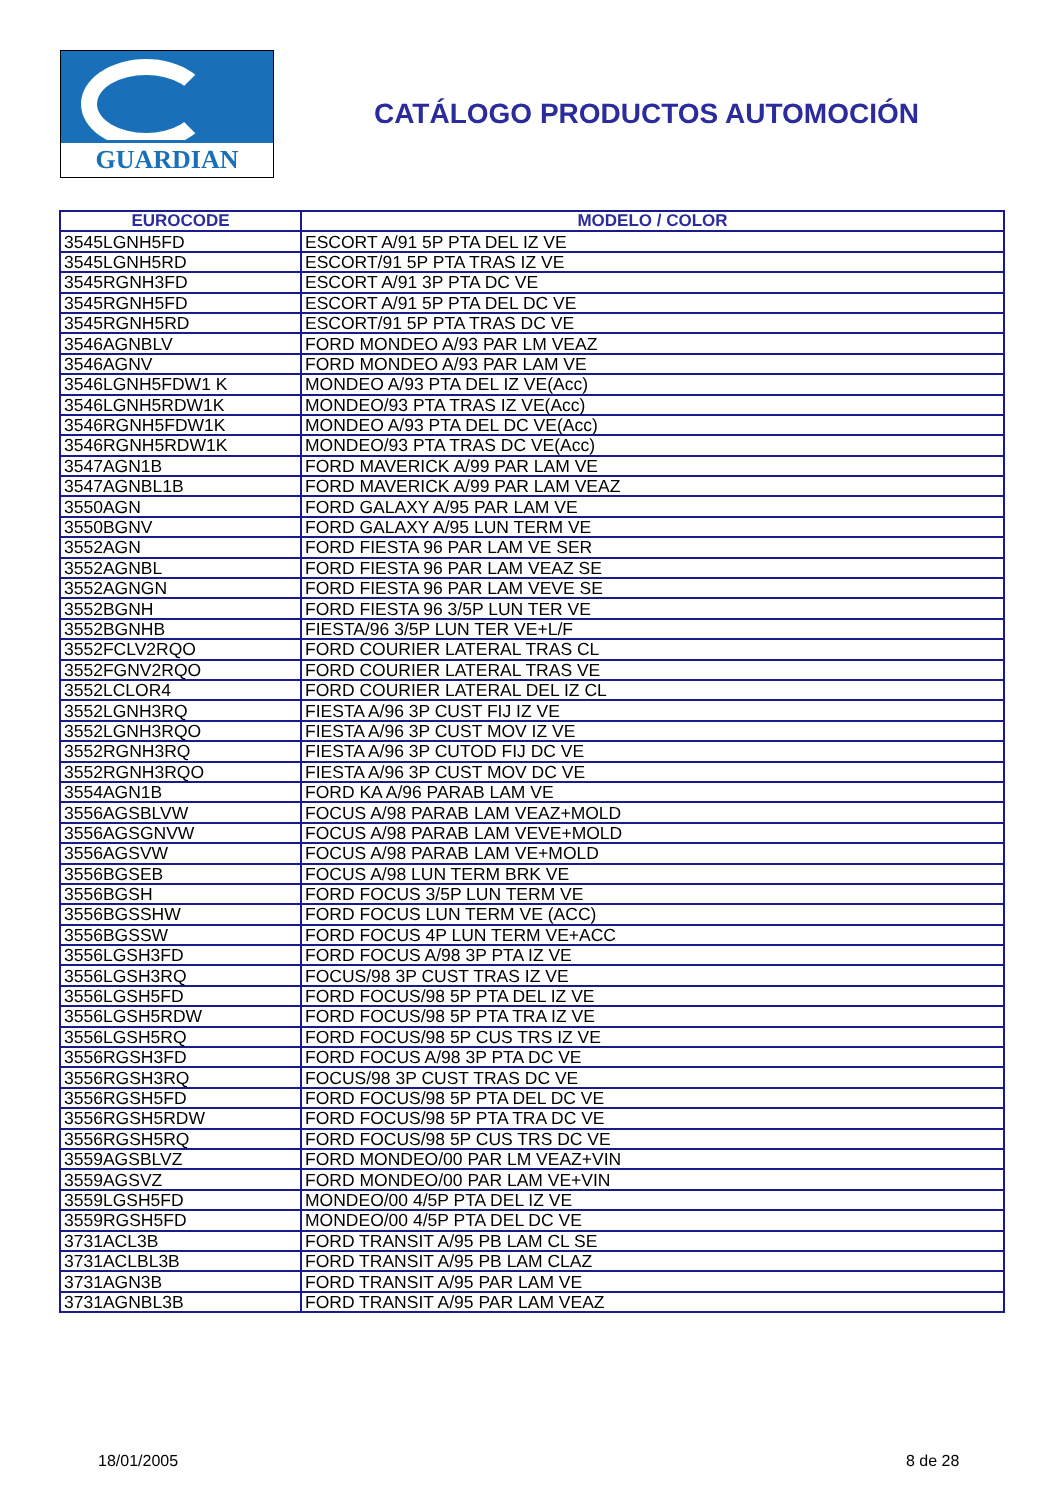GUARDIAN
CATÁLOGO PRODUCTOS AUTOMOCIÓN
| EUROCODE | MODELO / COLOR |
| --- | --- |
| 3545LGNH5FD | ESCORT A/91 5P PTA DEL IZ VE |
| 3545LGNH5RD | ESCORT/91 5P PTA TRAS IZ VE |
| 3545RGNH3FD | ESCORT A/91 3P PTA DC VE |
| 3545RGNH5FD | ESCORT A/91 5P PTA DEL DC VE |
| 3545RGNH5RD | ESCORT/91 5P PTA TRAS DC VE |
| 3546AGNBLV | FORD MONDEO A/93 PAR LM VEAZ |
| 3546AGNV | FORD MONDEO A/93 PAR LAM VE |
| 3546LGNH5FDW1 K | MONDEO A/93 PTA DEL IZ VE(Acc) |
| 3546LGNH5RDW1K | MONDEO/93 PTA TRAS IZ VE(Acc) |
| 3546RGNH5FDW1K | MONDEO A/93 PTA DEL DC VE(Acc) |
| 3546RGNH5RDW1K | MONDEO/93 PTA TRAS DC VE(Acc) |
| 3547AGN1B | FORD MAVERICK A/99 PAR LAM VE |
| 3547AGNBL1B | FORD MAVERICK A/99 PAR LAM VEAZ |
| 3550AGN | FORD GALAXY A/95 PAR LAM VE |
| 3550BGNV | FORD GALAXY A/95 LUN TERM VE |
| 3552AGN | FORD FIESTA 96 PAR LAM VE SER |
| 3552AGNBL | FORD FIESTA 96 PAR LAM VEAZ SE |
| 3552AGNGN | FORD FIESTA 96 PAR LAM VEVE SE |
| 3552BGNH | FORD FIESTA 96 3/5P LUN TER VE |
| 3552BGNHB | FIESTA/96 3/5P LUN TER VE+L/F |
| 3552FCLV2RQO | FORD COURIER LATERAL TRAS CL |
| 3552FGNV2RQO | FORD COURIER LATERAL TRAS VE |
| 3552LCLOR4 | FORD COURIER LATERAL DEL IZ CL |
| 3552LGNH3RQ | FIESTA A/96 3P CUST FIJ IZ VE |
| 3552LGNH3RQO | FIESTA A/96 3P CUST MOV IZ VE |
| 3552RGNH3RQ | FIESTA A/96 3P CUTOD FIJ DC VE |
| 3552RGNH3RQO | FIESTA A/96 3P CUST MOV DC VE |
| 3554AGN1B | FORD KA A/96 PARAB LAM VE |
| 3556AGSBLVW | FOCUS A/98 PARAB LAM VEAZ+MOLD |
| 3556AGSGNVW | FOCUS A/98 PARAB LAM VEVE+MOLD |
| 3556AGSVW | FOCUS A/98 PARAB LAM VE+MOLD |
| 3556BGSEB | FOCUS A/98 LUN TERM BRK VE |
| 3556BGSH | FORD FOCUS 3/5P LUN TERM VE |
| 3556BGSSHW | FORD FOCUS LUN TERM VE (ACC) |
| 3556BGSSW | FORD FOCUS 4P LUN TERM VE+ACC |
| 3556LGSH3FD | FORD FOCUS A/98 3P PTA IZ VE |
| 3556LGSH3RQ | FOCUS/98 3P CUST TRAS IZ VE |
| 3556LGSH5FD | FORD FOCUS/98 5P PTA DEL IZ VE |
| 3556LGSH5RDW | FORD FOCUS/98 5P PTA TRA IZ VE |
| 3556LGSH5RQ | FORD FOCUS/98 5P CUS TRS IZ VE |
| 3556RGSH3FD | FORD FOCUS A/98 3P PTA DC VE |
| 3556RGSH3RQ | FOCUS/98 3P CUST TRAS DC VE |
| 3556RGSH5FD | FORD FOCUS/98 5P PTA DEL DC VE |
| 3556RGSH5RDW | FORD FOCUS/98 5P PTA TRA DC VE |
| 3556RGSH5RQ | FORD FOCUS/98 5P CUS TRS DC VE |
| 3559AGSBLVZ | FORD MONDEO/00 PAR LM VEAZ+VIN |
| 3559AGSVZ | FORD MONDEO/00 PAR LAM VE+VIN |
| 3559LGSH5FD | MONDEO/00 4/5P PTA DEL IZ VE |
| 3559RGSH5FD | MONDEO/00 4/5P PTA DEL DC VE |
| 3731ACL3B | FORD TRANSIT A/95 PB LAM CL SE |
| 3731ACLBL3B | FORD TRANSIT A/95 PB LAM CLAZ |
| 3731AGN3B | FORD TRANSIT A/95 PAR LAM VE |
| 3731AGNBL3B | FORD TRANSIT A/95 PAR LAM VEAZ |
18/01/2005 8 de 28